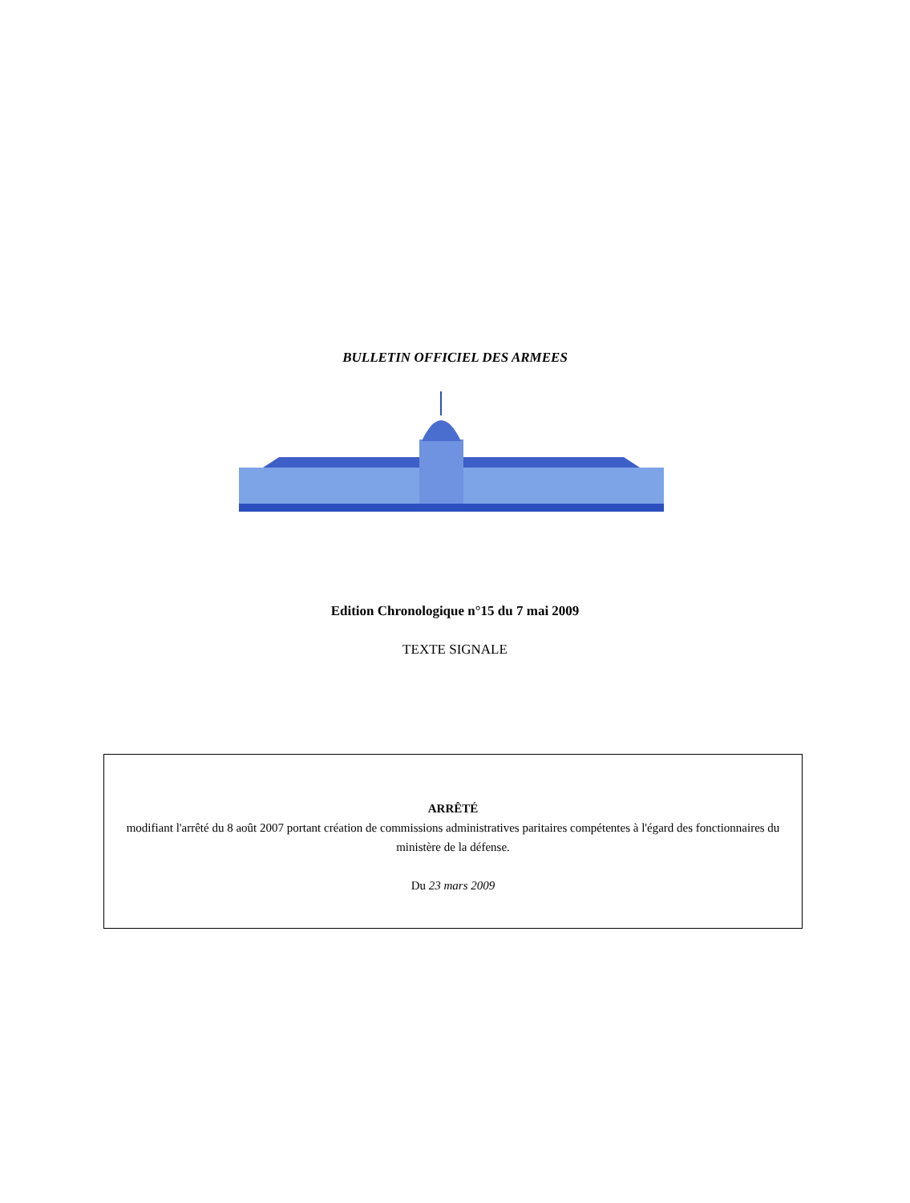BULLETIN OFFICIEL DES ARMEES
Edition Chronologique n°15 du 7 mai 2009
TEXTE SIGNALE
ARRÊTÉ
modifiant l'arrêté du 8 août 2007 portant création de commissions administratives paritaires compétentes à l'égard des fonctionnaires du ministère de la défense.
Du 23 mars 2009